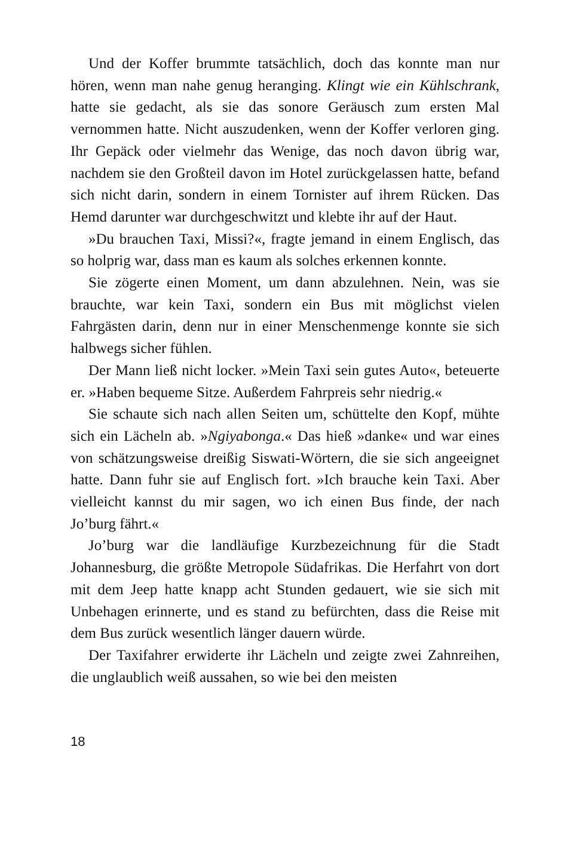Und der Koffer brummte tatsächlich, doch das konnte man nur hören, wenn man nahe genug heranging. Klingt wie ein Kühlschrank, hatte sie gedacht, als sie das sonore Geräusch zum ersten Mal vernommen hatte. Nicht auszudenken, wenn der Koffer verloren ging. Ihr Gepäck oder vielmehr das Wenige, das noch davon übrig war, nachdem sie den Großteil davon im Hotel zurückgelassen hatte, befand sich nicht darin, sondern in einem Tornister auf ihrem Rücken. Das Hemd darunter war durchgeschwitzt und klebte ihr auf der Haut.
»Du brauchen Taxi, Missi?«, fragte jemand in einem Englisch, das so holprig war, dass man es kaum als solches erkennen konnte.
Sie zögerte einen Moment, um dann abzulehnen. Nein, was sie brauchte, war kein Taxi, sondern ein Bus mit möglichst vielen Fahrgästen darin, denn nur in einer Menschenmenge konnte sie sich halbwegs sicher fühlen.
Der Mann ließ nicht locker. »Mein Taxi sein gutes Auto«, beteuerte er. »Haben bequeme Sitze. Außerdem Fahrpreis sehr niedrig.«
Sie schaute sich nach allen Seiten um, schüttelte den Kopf, mühte sich ein Lächeln ab. »Ngiyabonga.« Das hieß »danke« und war eines von schätzungsweise dreißig Siswati-Wörtern, die sie sich angeeignet hatte. Dann fuhr sie auf Englisch fort. »Ich brauche kein Taxi. Aber vielleicht kannst du mir sagen, wo ich einen Bus finde, der nach Jo’burg fährt.«
Jo’burg war die landläufige Kurzbezeichnung für die Stadt Johannesburg, die größte Metropole Südafrikas. Die Herfahrt von dort mit dem Jeep hatte knapp acht Stunden gedauert, wie sie sich mit Unbehagen erinnerte, und es stand zu befürchten, dass die Reise mit dem Bus zurück wesentlich länger dauern würde.
Der Taxifahrer erwiderte ihr Lächeln und zeigte zwei Zahnreihen, die unglaublich weiß aussahen, so wie bei den meisten
18